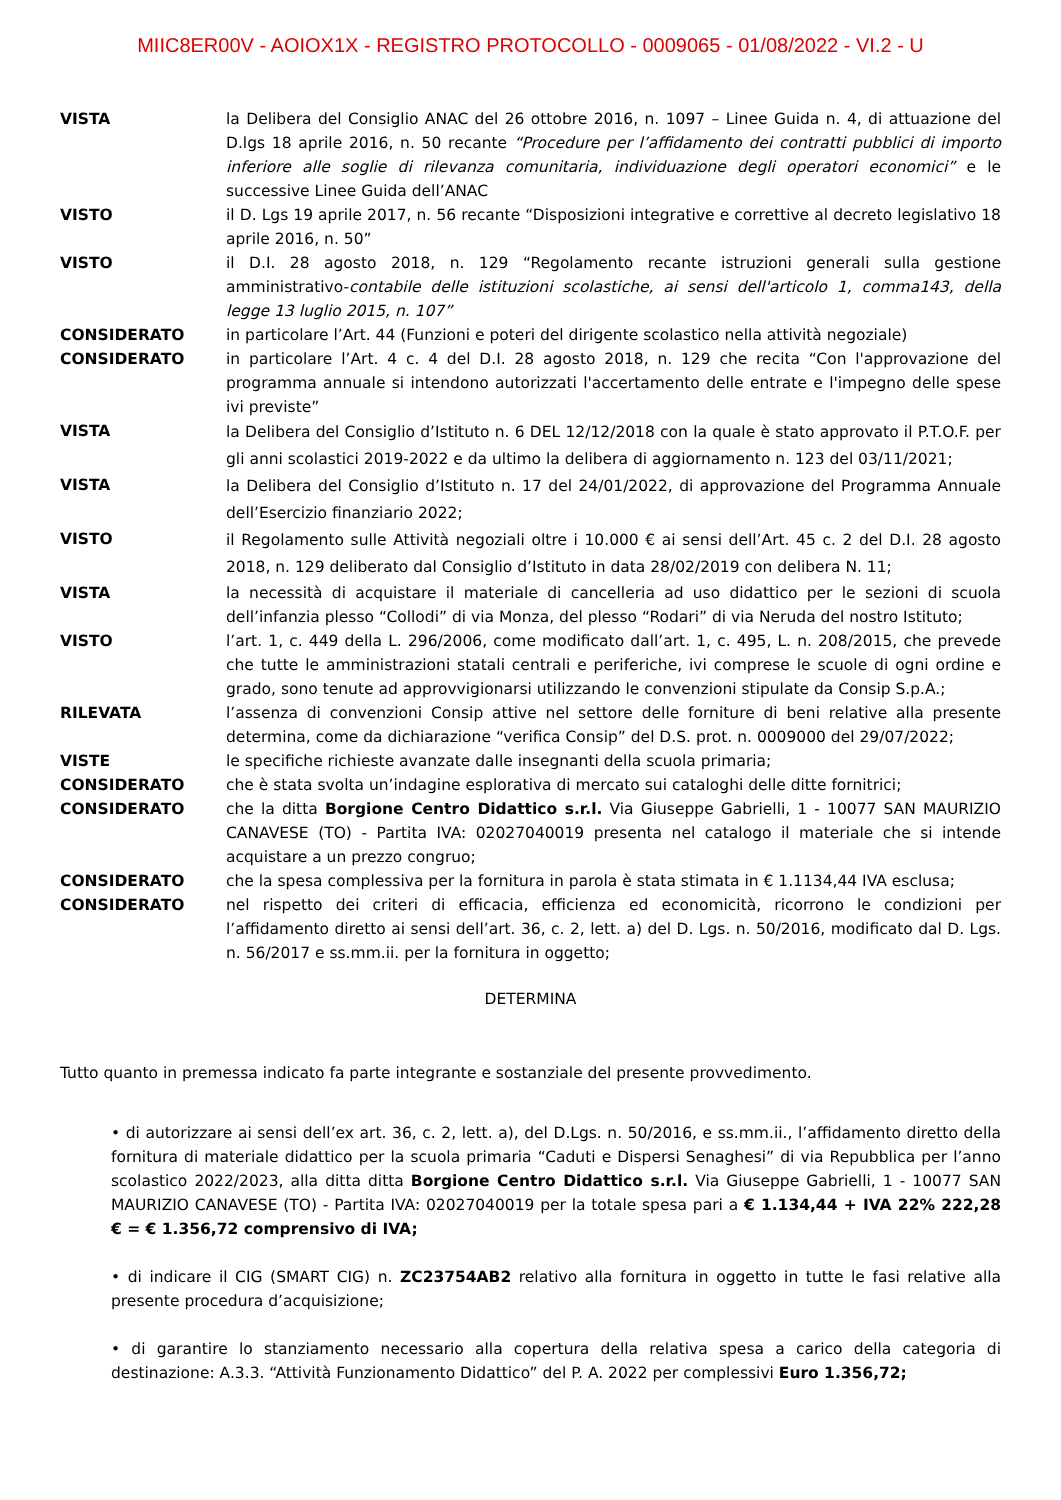MIIC8ER00V - AOIOX1X - REGISTRO PROTOCOLLO - 0009065 - 01/08/2022 - VI.2 - U
VISTA la Delibera del Consiglio ANAC del 26 ottobre 2016, n. 1097 – Linee Guida n. 4, di attuazione del D.lgs 18 aprile 2016, n. 50 recante “Procedure per l’affidamento dei contratti pubblici di importo inferiore alle soglie di rilevanza comunitaria, individuazione degli operatori economici” e le successive Linee Guida dell’ANAC
VISTO il D. Lgs 19 aprile 2017, n. 56 recante “Disposizioni integrative e correttive al decreto legislativo 18 aprile 2016, n. 50”
VISTO il D.I. 28 agosto 2018, n. 129 “Regolamento recante istruzioni generali sulla gestione amministrativo-contabile delle istituzioni scolastiche, ai sensi dell'articolo 1, comma143, della legge 13 luglio 2015, n. 107”
CONSIDERATO in particolare l’Art. 44 (Funzioni e poteri del dirigente scolastico nella attività negoziale)
CONSIDERATO in particolare l’Art. 4 c. 4 del D.I. 28 agosto 2018, n. 129 che recita “Con l'approvazione del programma annuale si intendono autorizzati l'accertamento delle entrate e l'impegno delle spese ivi previste”
VISTA
la Delibera del Consiglio d’Istituto n. 6 DEL 12/12/2018 con la quale è stato approvato il P.T.O.F. per gli anni scolastici 2019-2022 e da ultimo la delibera di aggiornamento n. 123 del 03/11/2021;
VISTA
la Delibera del Consiglio d’Istituto n. 17 del 24/01/2022, di approvazione del Programma Annuale dell’Esercizio finanziario 2022;
VISTO
il Regolamento sulle Attività negoziali oltre i 10.000 € ai sensi dell’Art. 45 c. 2 del D.I. 28 agosto 2018, n. 129 deliberato dal Consiglio d’Istituto in data 28/02/2019 con delibera N. 11;
VISTA la necessità di acquistare il materiale di cancelleria ad uso didattico per le sezioni di scuola dell’infanzia plesso “Collodi” di via Monza, del plesso “Rodari” di via Neruda del nostro Istituto;
VISTO l’art. 1, c. 449 della L. 296/2006, come modificato dall’art. 1, c. 495, L. n. 208/2015, che prevede che tutte le amministrazioni statali centrali e periferiche, ivi comprese le scuole di ogni ordine e grado, sono tenute ad approvvigionarsi utilizzando le convenzioni stipulate da Consip S.p.A.;
RILEVATA l’assenza di convenzioni Consip attive nel settore delle forniture di beni relative alla presente determina, come da dichiarazione “verifica Consip” del D.S. prot. n. 0009000 del 29/07/2022;
VISTE le specifiche richieste avanzate dalle insegnanti della scuola primaria;
CONSIDERATO che è stata svolta un’indagine esplorativa di mercato sui cataloghi delle ditte fornitrici;
CONSIDERATO che la ditta Borgione Centro Didattico s.r.l. Via Giuseppe Gabrielli, 1 - 10077 SAN MAURIZIO CANAVESE (TO) - Partita IVA: 02027040019 presenta nel catalogo il materiale che si intende acquistare a un prezzo congruo;
CONSIDERATO che la spesa complessiva per la fornitura in parola è stata stimata in € 1.1134,44 IVA esclusa;
CONSIDERATO nel rispetto dei criteri di efficacia, efficienza ed economicità, ricorrono le condizioni per l’affidamento diretto ai sensi dell’art. 36, c. 2, lett. a) del D. Lgs. n. 50/2016, modificato dal D. Lgs. n. 56/2017 e ss.mm.ii. per la fornitura in oggetto;
DETERMINA
Tutto quanto in premessa indicato fa parte integrante e sostanziale del presente provvedimento.
• di autorizzare ai sensi dell’ex art. 36, c. 2, lett. a), del D.Lgs. n. 50/2016, e ss.mm.ii., l’affidamento diretto della fornitura di materiale didattico per la scuola primaria “Caduti e Dispersi Senaghesi” di via Repubblica per l’anno scolastico 2022/2023, alla ditta ditta Borgione Centro Didattico s.r.l. Via Giuseppe Gabrielli, 1 - 10077 SAN MAURIZIO CANAVESE (TO) - Partita IVA: 02027040019 per la totale spesa pari a € 1.134,44 + IVA 22% 222,28 € = € 1.356,72 comprensivo di IVA;
• di indicare il CIG (SMART CIG) n. ZC23754AB2 relativo alla fornitura in oggetto in tutte le fasi relative alla presente procedura d’acquisizione;
• di garantire lo stanziamento necessario alla copertura della relativa spesa a carico della categoria di destinazione: A.3.3. “Attività Funzionamento Didattico” del P. A. 2022 per complessivi Euro 1.356,72;